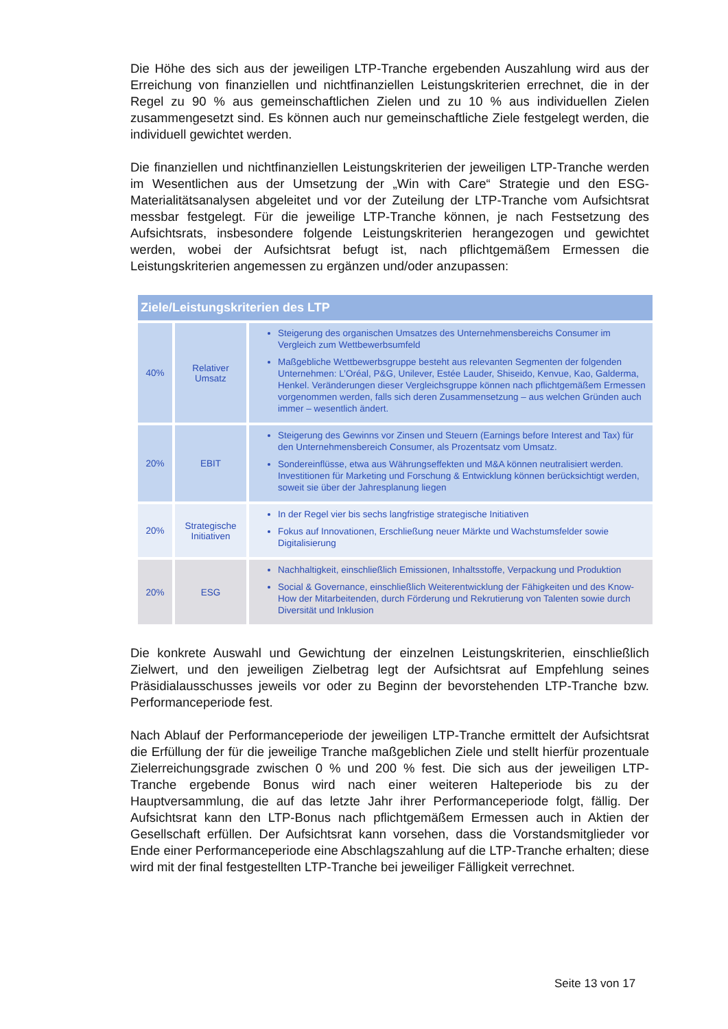Die Höhe des sich aus der jeweiligen LTP-Tranche ergebenden Auszahlung wird aus der Erreichung von finanziellen und nichtfinanziellen Leistungskriterien errechnet, die in der Regel zu 90 % aus gemeinschaftlichen Zielen und zu 10 % aus individuellen Zielen zusammengesetzt sind. Es können auch nur gemeinschaftliche Ziele festgelegt werden, die individuell gewichtet werden.
Die finanziellen und nichtfinanziellen Leistungskriterien der jeweiligen LTP-Tranche werden im Wesentlichen aus der Umsetzung der „Win with Care“ Strategie und den ESG-Materialitätsanalysen abgeleitet und vor der Zuteilung der LTP-Tranche vom Aufsichtsrat messbar festgelegt. Für die jeweilige LTP-Tranche können, je nach Festsetzung des Aufsichtsrats, insbesondere folgende Leistungskriterien herangezogen und gewichtet werden, wobei der Aufsichtsrat befugt ist, nach pflichtgemäßem Ermessen die Leistungskriterien angemessen zu ergänzen und/oder anzupassen:
| Ziele/Leistungskriterien des LTP | | |
| --- | --- | --- |
| 40% | Relativer Umsatz | Steigerung des organischen Umsatzes des Unternehmensbereichs Consumer im Vergleich zum Wettbewerbsumfeld Maßgebliche Wettbewerbsgruppe besteht aus relevanten Segmenten der folgenden Unternehmen: L’Oréal, P&G, Unilever, Estée Lauder, Shiseido, Kenvue, Kao, Galderma, Henkel. Veränderungen dieser Vergleichsgruppe können nach pflichtgemäßem Ermessen vorgenommen werden, falls sich deren Zusammensetzung – aus welchen Gründen auch immer – wesentlich ändert. |
| 20% | EBIT | Steigerung des Gewinns vor Zinsen und Steuern (Earnings before Interest and Tax) für den Unternehmensbereich Consumer, als Prozentsatz vom Umsatz. Sondereinflüsse, etwa aus Währungseffekten und M&A können neutralisiert werden. Investitionen für Marketing und Forschung & Entwicklung können berücksichtigt werden, soweit sie über der Jahresplanung liegen |
| 20% | Strategische Initiativen | In der Regel vier bis sechs langfristige strategische Initiativen Fokus auf Innovationen, Erschließung neuer Märkte und Wachstumsfelder sowie Digitalisierung |
| 20% | ESG | Nachhaltigkeit, einschließlich Emissionen, Inhaltsstoffe, Verpackung und Produktion Social & Governance, einschließlich Weiterentwicklung der Fähigkeiten und des Know-How der Mitarbeitenden, durch Förderung und Rekrutierung von Talenten sowie durch Diversität und Inklusion |
Die konkrete Auswahl und Gewichtung der einzelnen Leistungskriterien, einschließlich Zielwert, und den jeweiligen Zielbetrag legt der Aufsichtsrat auf Empfehlung seines Präsidialausschusses jeweils vor oder zu Beginn der bevorstehenden LTP-Tranche bzw. Performanceperiode fest.
Nach Ablauf der Performanceperiode der jeweiligen LTP-Tranche ermittelt der Aufsichtsrat die Erfüllung der für die jeweilige Tranche maßgeblichen Ziele und stellt hierfür prozentuale Zielerreichungsgrade zwischen 0 % und 200 % fest. Die sich aus der jeweiligen LTP-Tranche ergebende Bonus wird nach einer weiteren Halteperiode bis zu der Hauptversammlung, die auf das letzte Jahr ihrer Performanceperiode folgt, fällig. Der Aufsichtsrat kann den LTP-Bonus nach pflichtgemäßem Ermessen auch in Aktien der Gesellschaft erfüllen. Der Aufsichtsrat kann vorsehen, dass die Vorstandsmitglieder vor Ende einer Performanceperiode eine Abschlagszahlung auf die LTP-Tranche erhalten; diese wird mit der final festgestellten LTP-Tranche bei jeweiliger Fälligkeit verrechnet.
Seite 13 von 17